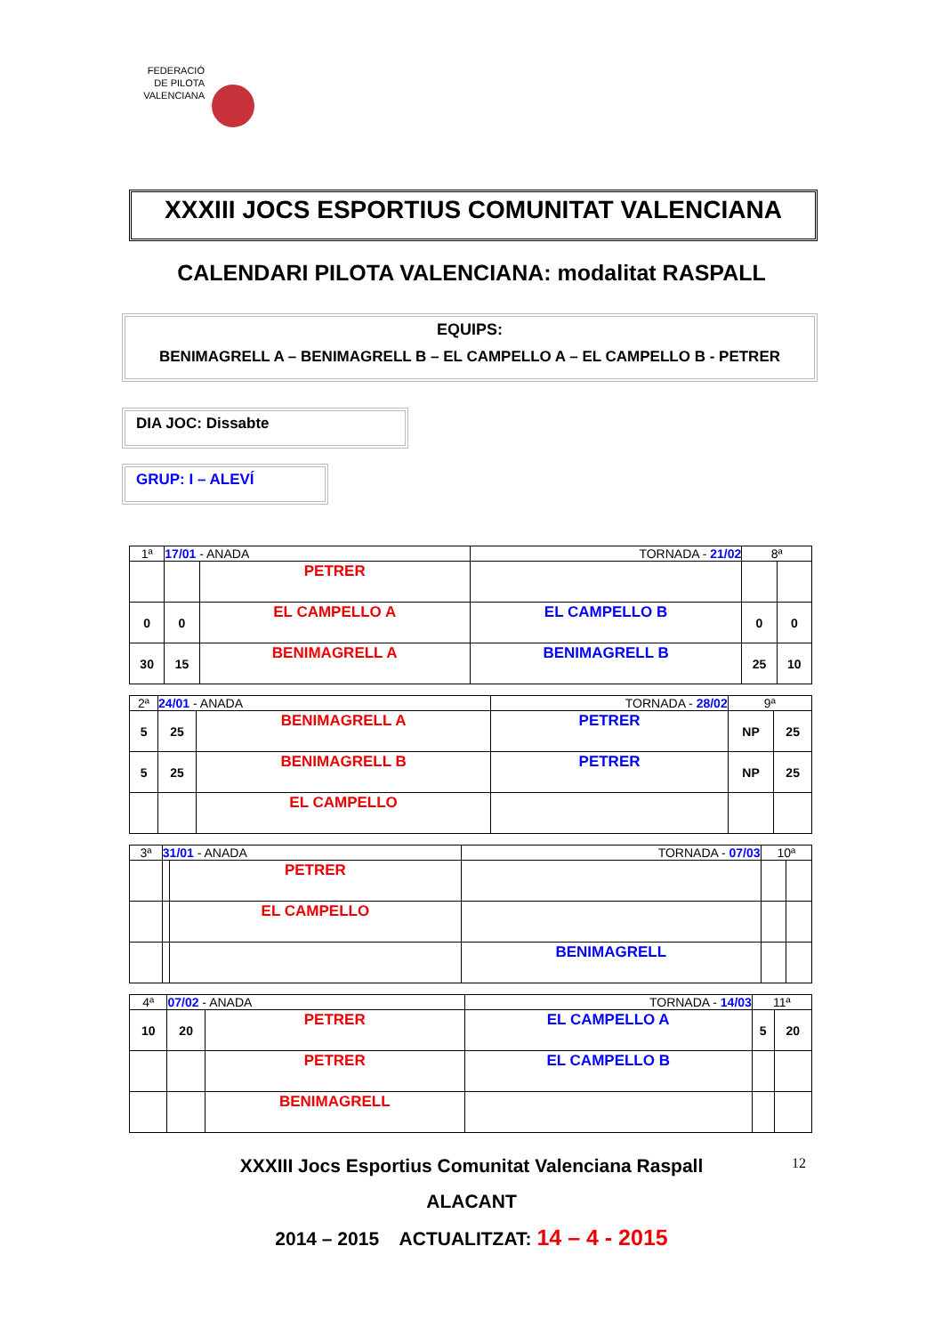FEDERACIÓ DE PILOTA VALENCIANA
XXXIII JOCS ESPORTIUS COMUNITAT VALENCIANA
CALENDARI PILOTA VALENCIANA: modalitat RASPALL
EQUIPS:
BENIMAGRELL A – BENIMAGRELL B – EL CAMPELLO A – EL CAMPELLO B - PETRER
DIA JOC: Dissabte
GRUP: I – ALEVÍ
| 1ª | 17/01 - ANADA | | TORNADA - 21/02 | 8ª | |
| | | PETRER | | | |
| 0 | 0 | EL CAMPELLO A | EL CAMPELLO B | 0 | 0 |
| 30 | 15 | BENIMAGRELL A | BENIMAGRELL B | 25 | 10 |
| 2ª | 24/01 - ANADA | | TORNADA - 28/02 | 9ª | |
| 5 | 25 | BENIMAGRELL A | PETRER | NP | 25 |
| 5 | 25 | BENIMAGRELL B | PETRER | NP | 25 |
| | | EL CAMPELLO | | | |
| 3ª | 31/01 - ANADA | | TORNADA - 07/03 | 10ª | |
| | | PETRER | | | |
| | | EL CAMPELLO | | | |
| | | | BENIMAGRELL | | |
| 4ª | 07/02 - ANADA | | TORNADA - 14/03 | 11ª | |
| 10 | 20 | PETRER | EL CAMPELLO A | 5 | 20 |
| | | PETRER | EL CAMPELLO B | | |
| | | BENIMAGRELL | | | |
XXXIII Jocs Esportius Comunitat Valenciana Raspall 12
ALACANT
2014 – 2015 ACTUALITZAT: 14 – 4 - 2015